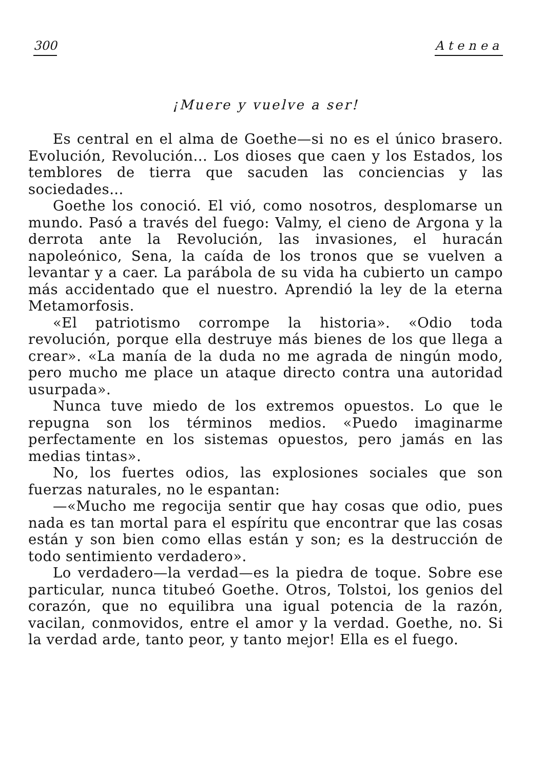300 Atenea
¡Muere y vuelve a ser!
Es central en el alma de Goethe—si no es el único brasero. Evolución, Revolución... Los dioses que caen y los Estados, los temblores de tierra que sacuden las conciencias y las sociedades...
Goethe los conoció. El vió, como nosotros, desplomarse un mundo. Pasó a través del fuego: Valmy, el cieno de Argona y la derrota ante la Revolución, las invasiones, el huracán napoleónico, Sena, la caída de los tronos que se vuelven a levantar y a caer. La parábola de su vida ha cubierto un campo más accidentado que el nuestro. Aprendió la ley de la eterna Metamorfosis.
«El patriotismo corrompe la historia». «Odio toda revolución, porque ella destruye más bienes de los que llega a crear». «La manía de la duda no me agrada de ningún modo, pero mucho me place un ataque directo contra una autoridad usurpada».
Nunca tuve miedo de los extremos opuestos. Lo que le repugna son los términos medios. «Puedo imaginarme perfectamente en los sistemas opuestos, pero jamás en las medias tintas».
No, los fuertes odios, las explosiones sociales que son fuerzas naturales, no le espantan:
—«Mucho me regocija sentir que hay cosas que odio, pues nada es tan mortal para el espíritu que encontrar que las cosas están y son bien como ellas están y son; es la destrucción de todo sentimiento verdadero».
Lo verdadero—la verdad—es la piedra de toque. Sobre ese particular, nunca titubeó Goethe. Otros, Tolstoi, los genios del corazón, que no equilibra una igual potencia de la razón, vacilan, conmovidos, entre el amor y la verdad. Goethe, no. Si la verdad arde, tanto peor, y tanto mejor! Ella es el fuego.